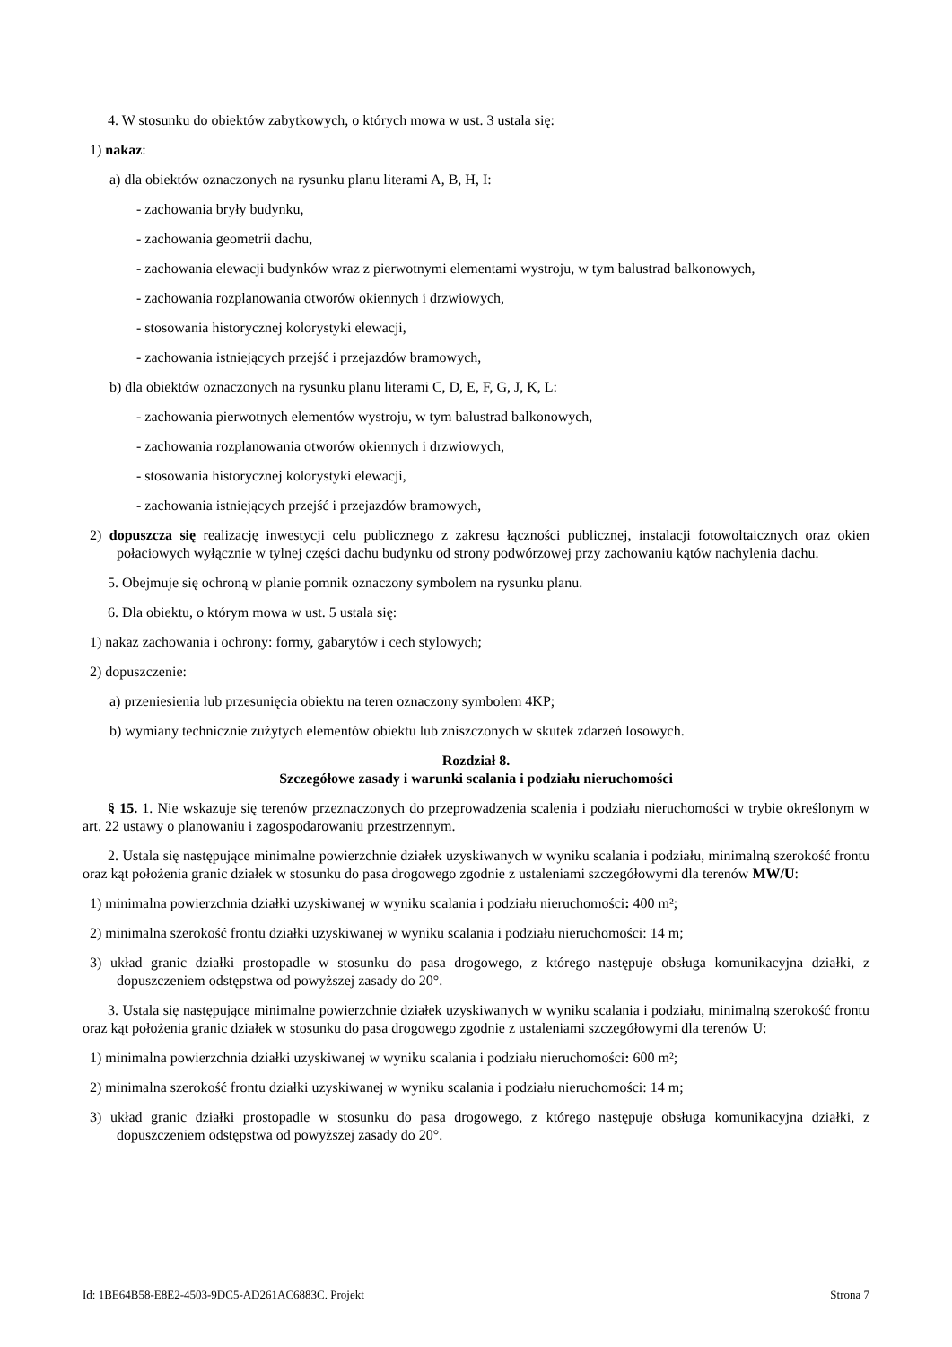4. W stosunku do obiektów zabytkowych, o których mowa w ust. 3 ustala się:
1) nakaz:
a) dla obiektów oznaczonych na rysunku planu literami A, B, H, I:
- zachowania bryły budynku,
- zachowania geometrii dachu,
- zachowania elewacji budynków wraz z pierwotnymi elementami wystroju, w tym balustrad balkonowych,
- zachowania rozplanowania otworów okiennych i drzwiowych,
- stosowania historycznej kolorystyki elewacji,
- zachowania istniejących przejść i przejazdów bramowych,
b) dla obiektów oznaczonych na rysunku planu literami C, D, E, F, G, J, K, L:
- zachowania pierwotnych elementów wystroju, w tym balustrad balkonowych,
- zachowania rozplanowania otworów okiennych i drzwiowych,
- stosowania historycznej kolorystyki elewacji,
- zachowania istniejących przejść i przejazdów bramowych,
2) dopuszcza się realizację inwestycji celu publicznego z zakresu łączności publicznej, instalacji fotowoltaicznych oraz okien połaciowych wyłącznie w tylnej części dachu budynku od strony podwórzowej przy zachowaniu kątów nachylenia dachu.
5. Obejmuje się ochroną w planie pomnik oznaczony symbolem na rysunku planu.
6. Dla obiektu, o którym mowa w ust. 5 ustala się:
1) nakaz zachowania i ochrony: formy, gabarytów i cech stylowych;
2) dopuszczenie:
a) przeniesienia lub przesunięcia obiektu na teren oznaczony symbolem 4KP;
b) wymiany technicznie zużytych elementów obiektu lub zniszczonych w skutek zdarzeń losowych.
Rozdział 8.
Szczegółowe zasady i warunki scalania i podziału nieruchomości
§ 15. 1. Nie wskazuje się terenów przeznaczonych do przeprowadzenia scalenia i podziału nieruchomości w trybie określonym w art. 22 ustawy o planowaniu i zagospodarowaniu przestrzennym.
2. Ustala się następujące minimalne powierzchnie działek uzyskiwanych w wyniku scalania i podziału, minimalną szerokość frontu oraz kąt położenia granic działek w stosunku do pasa drogowego zgodnie z ustaleniami szczegółowymi dla terenów MW/U:
1) minimalna powierzchnia działki uzyskiwanej w wyniku scalania i podziału nieruchomości: 400 m²;
2) minimalna szerokość frontu działki uzyskiwanej w wyniku scalania i podziału nieruchomości: 14 m;
3) układ granic działki prostopadle w stosunku do pasa drogowego, z którego następuje obsługa komunikacyjna działki, z dopuszczeniem odstępstwa od powyższej zasady do 20°.
3. Ustala się następujące minimalne powierzchnie działek uzyskiwanych w wyniku scalania i podziału, minimalną szerokość frontu oraz kąt położenia granic działek w stosunku do pasa drogowego zgodnie z ustaleniami szczegółowymi dla terenów U:
1) minimalna powierzchnia działki uzyskiwanej w wyniku scalania i podziału nieruchomości: 600 m²;
2) minimalna szerokość frontu działki uzyskiwanej w wyniku scalania i podziału nieruchomości: 14 m;
3) układ granic działki prostopadle w stosunku do pasa drogowego, z którego następuje obsługa komunikacyjna działki, z dopuszczeniem odstępstwa od powyższej zasady do 20°.
Id: 1BE64B58-E8E2-4503-9DC5-AD261AC6883C. Projekt Strona 7